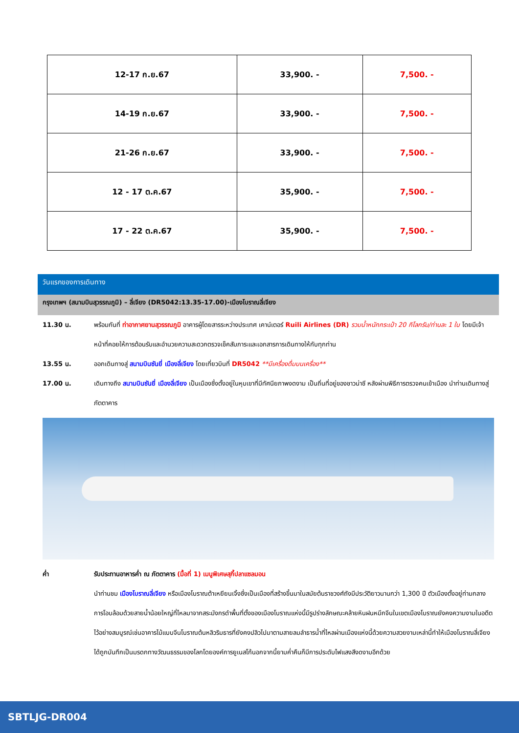| 12-17 ก.ย.67 | 33,900. - | 7,500. - |
| 14-19 ก.ย.67 | 33,900. - | 7,500. - |
| 21-26 ก.ย.67 | 33,900. - | 7,500. - |
| 12 - 17 ต.ค.67 | 35,900. - | 7,500. - |
| 17 - 22 ต.ค.67 | 35,900. - | 7,500. - |
วันแรกของการเดินทาง
กรุงเทพฯ (สนามบินสุวรรณภูมิ) – ลี่เจียง (DR5042:13.35-17.00)-เมืองโบราณลี่เจียง
11.30 น. พร้อมกันที่ ท่าอากาศยานสุวรรณภูมิ อาคารผู้โดยสารระหว่างประเทศ เคาน์เตอร์ Ruili Airlines (DR) รวมน้ำหนักกระเป๋า 20 กิโลกรัม/ท่านละ 1 ใบ โดยมีเจ้าหน้าที่คอยให้การต้อนรับและอำนวยความสะดวกตรวจเช็คสัมภาระและเอกสารการเดินทางให้กับทุกท่าน
13.55 น. ออกเดินทางสู่ สนามบินซันยี่ เมืองลี่เจียง โดยเที่ยวบินที่ DR5042 **มีเครื่องดื่มบนเครื่อง**
17.00 น. เดินทางถึง สนามบินซันยี่ เมืองลี่เจียง เป็นเมืองซึ่งตั้งอยู่ในหุบเขาที่มีทัศนียภาพงดงาม เป็นถิ่นที่อยู่ของชาวน่าซี หลังผ่านพิธีการตรวจคนเข้าเมือง นำท่านเดินทางสู่ภัตตาคาร
ค่ำ รับประทานอาหารค่ำ ณ ภัตตาคาร (มื้อที่ 1) เมนูพิเศษสุกี้ปลาแซลมอน
นำท่านชม เมืองโบราณลี่เจียง หรือเมืองโบราณต้าเหยียนเจิ้งซึ่งเป็นเมืองที่สร้างขึ้นมาในสมัยต้นราชวงศ์ถังมีประวัติยาวนานกว่า 1,300 ปี ตัวเมืองตั้งอยู่ท่ามกลางการโอบล้อมด้วยสายน้ำน้อยใหญ่ที่ไหลมาจากสระมังกรดำพื้นที่ตั้งของเมืองโบราณแห่งนี้มีรูปร่างลักษณะคล้ายหินฝนหมึกจีนในเขตเมืองโบราณยังคงความงามในอดีตไว้อย่างสมบูรณ์เช่นอาคารไม้แบบจีนโบราณต้นหลิวริมธารที่ยังคงปลิวไปมาตามสายลมลำธารน้ำที่ไหลผ่านเมืองแห่งนี้ด้วยความสวยงามเหล่านี้ทำให้เมืองโบราณลี่เจียงได้ถูกบันทึกเป็นมรดกทางวัฒนธรรมของโลกโดยองค์การยูเนสโก้นอกจากนี้ยามค่ำคืนก็มีการประดับไฟแสงสีงดงามอีกด้วย
SBTLJG-DR004